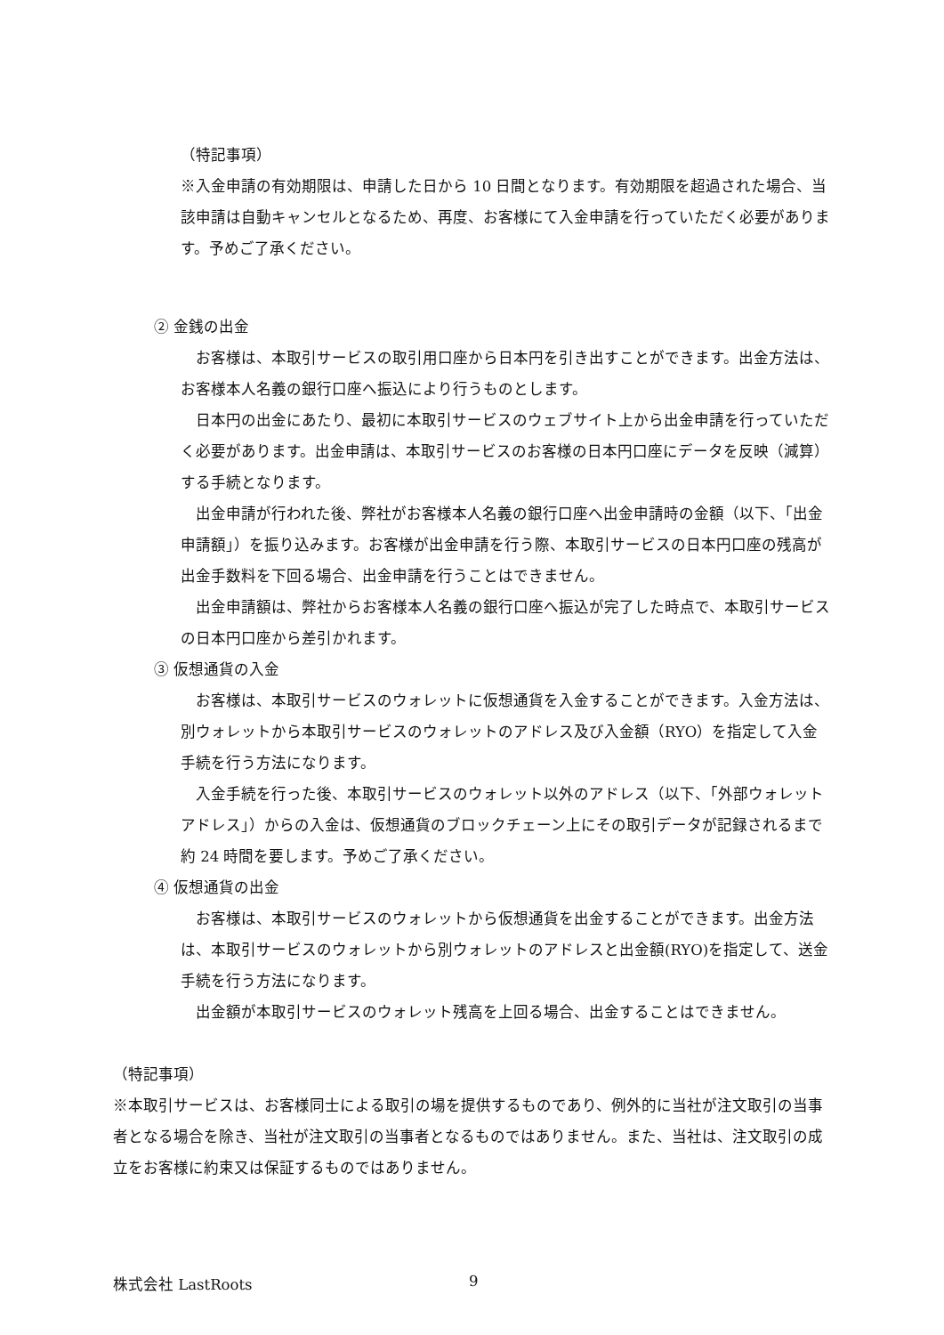（特記事項）
※入金申請の有効期限は、申請した日から 10 日間となります。有効期限を超過された場合、当該申請は自動キャンセルとなるため、再度、お客様にて入金申請を行っていただく必要があります。予めご了承ください。
② 金銭の出金
お客様は、本取引サービスの取引用口座から日本円を引き出すことができます。出金方法は、お客様本人名義の銀行口座へ振込により行うものとします。
日本円の出金にあたり、最初に本取引サービスのウェブサイト上から出金申請を行っていただく必要があります。出金申請は、本取引サービスのお客様の日本円口座にデータを反映（減算）する手続となります。
出金申請が行われた後、弊社がお客様本人名義の銀行口座へ出金申請時の金額（以下、「出金申請額」）を振り込みます。お客様が出金申請を行う際、本取引サービスの日本円口座の残高が出金手数料を下回る場合、出金申請を行うことはできません。
出金申請額は、弊社からお客様本人名義の銀行口座へ振込が完了した時点で、本取引サービスの日本円口座から差引かれます。
③ 仮想通貨の入金
お客様は、本取引サービスのウォレットに仮想通貨を入金することができます。入金方法は、別ウォレットから本取引サービスのウォレットのアドレス及び入金額（RYO）を指定して入金手続を行う方法になります。
入金手続を行った後、本取引サービスのウォレット以外のアドレス（以下、「外部ウォレットアドレス」）からの入金は、仮想通貨のブロックチェーン上にその取引データが記録されるまで約 24 時間を要します。予めご了承ください。
④ 仮想通貨の出金
お客様は、本取引サービスのウォレットから仮想通貨を出金することができます。出金方法は、本取引サービスのウォレットから別ウォレットのアドレスと出金額(RYO)を指定して、送金手続を行う方法になります。
出金額が本取引サービスのウォレット残高を上回る場合、出金することはできません。
（特記事項）
※本取引サービスは、お客様同士による取引の場を提供するものであり、例外的に当社が注文取引の当事者となる場合を除き、当社が注文取引の当事者となるものではありません。また、当社は、注文取引の成立をお客様に約束又は保証するものではありません。
株式会社 LastRoots 9